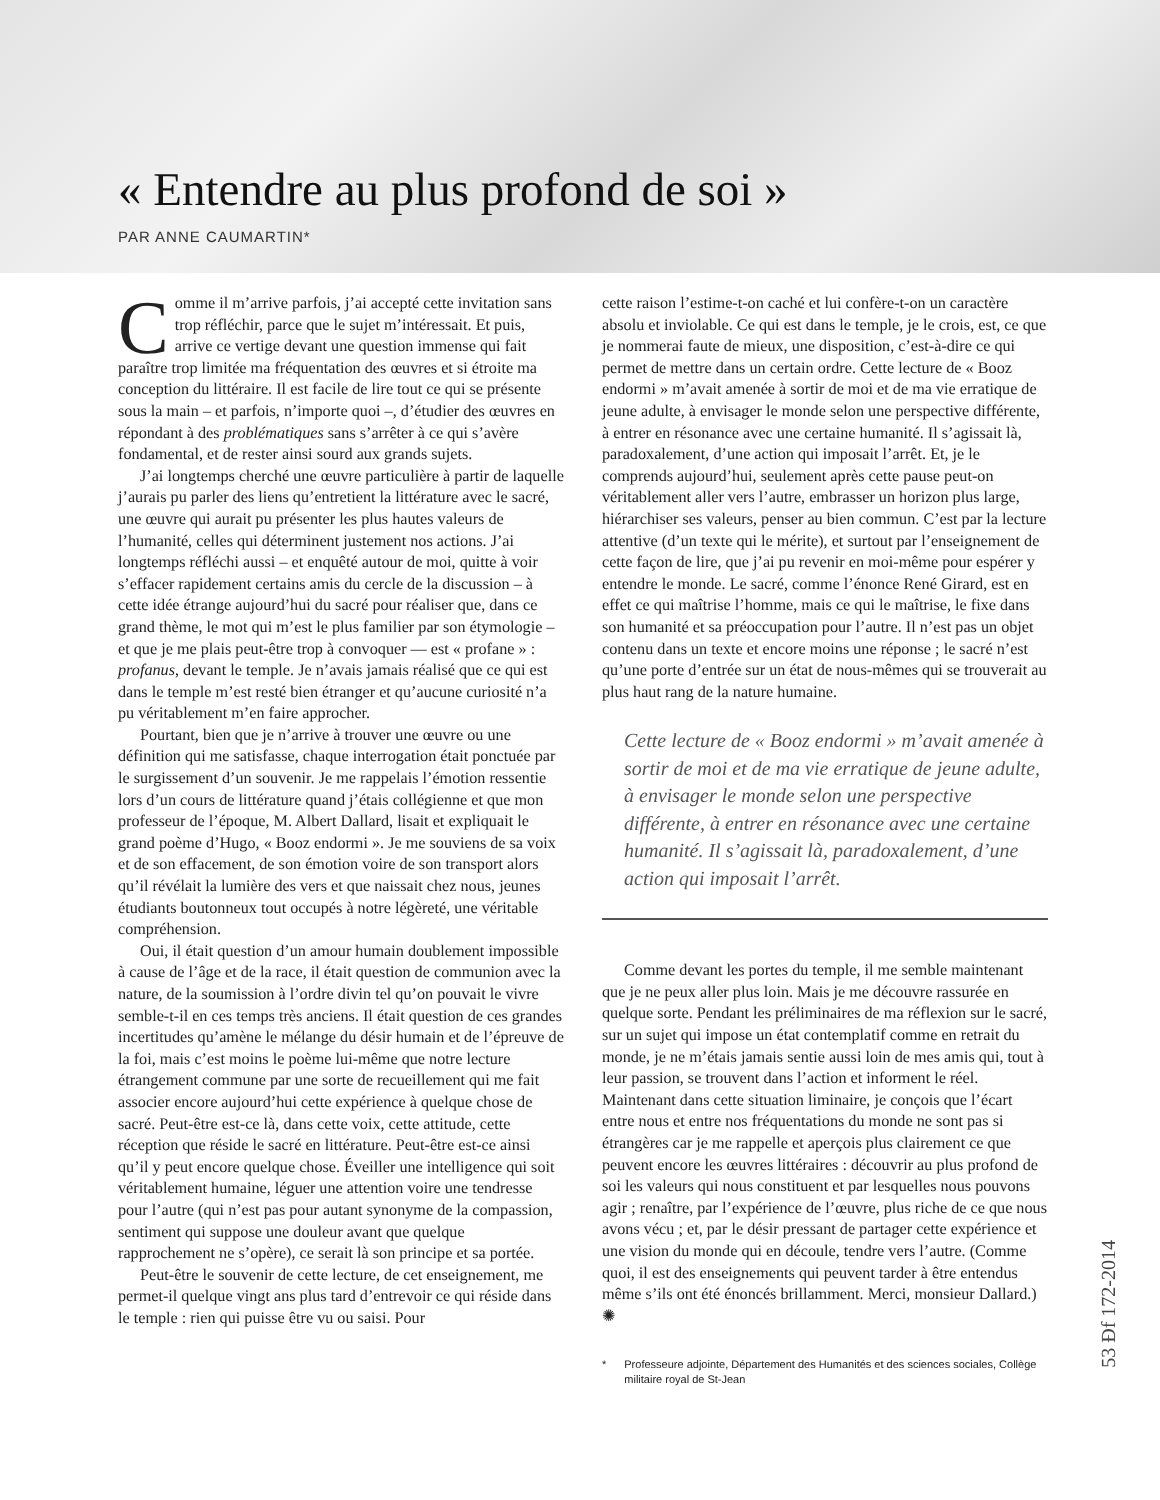« Entendre au plus profond de soi »
PAR ANNE CAUMARTIN*
Comme il m’arrive parfois, j’ai accepté cette invitation sans trop réfléchir, parce que le sujet m’intéressait. Et puis, arrive ce vertige devant une question immense qui fait paraître trop limitée ma fréquentation des œuvres et si étroite ma conception du littéraire. Il est facile de lire tout ce qui se présente sous la main – et parfois, n’importe quoi –, d’étudier des œuvres en répondant à des problématiques sans s’arrêter à ce qui s’avère fondamental, et de rester ainsi sourd aux grands sujets.
J’ai longtemps cherché une œuvre particulière à partir de laquelle j’aurais pu parler des liens qu’entretient la littérature avec le sacré, une œuvre qui aurait pu présenter les plus hautes valeurs de l’humanité, celles qui déterminent justement nos actions. J’ai longtemps réfléchi aussi – et enquêté autour de moi, quitte à voir s’effacer rapidement certains amis du cercle de la discussion – à cette idée étrange aujourd’hui du sacré pour réaliser que, dans ce grand thème, le mot qui m’est le plus familier par son étymologie –et que je me plais peut-être trop à convoquer — est « profane » : profanus, devant le temple. Je n’avais jamais réalisé que ce qui est dans le temple m’est resté bien étranger et qu’aucune curiosité n’a pu véritablement m’en faire approcher.
Pourtant, bien que je n’arrive à trouver une œuvre ou une définition qui me satisfasse, chaque interrogation était ponctuée par le surgissement d’un souvenir. Je me rappelais l’émotion ressentie lors d’un cours de littérature quand j’étais collégienne et que mon professeur de l’époque, M. Albert Dallard, lisait et expliquait le grand poème d’Hugo, « Booz endormi ». Je me souviens de sa voix et de son effacement, de son émotion voire de son transport alors qu’il révélait la lumière des vers et que naissait chez nous, jeunes étudiants boutonneux tout occupés à notre légèreté, une véritable compréhension.
Oui, il était question d’un amour humain doublement impossible à cause de l’âge et de la race, il était question de communion avec la nature, de la soumission à l’ordre divin tel qu’on pouvait le vivre semble-t-il en ces temps très anciens. Il était question de ces grandes incertitudes qu’amène le mélange du désir humain et de l’épreuve de la foi, mais c’est moins le poème lui-même que notre lecture étrangement commune par une sorte de recueillement qui me fait associer encore aujourd’hui cette expérience à quelque chose de sacré. Peut-être est-ce là, dans cette voix, cette attitude, cette réception que réside le sacré en littérature. Peut-être est-ce ainsi qu’il y peut encore quelque chose. Éveiller une intelligence qui soit véritablement humaine, léguer une attention voire une tendresse pour l’autre (qui n’est pas pour autant synonyme de la compassion, sentiment qui suppose une douleur avant que quelque rapprochement ne s’opère), ce serait là son principe et sa portée.
Peut-être le souvenir de cette lecture, de cet enseignement, me permet-il quelque vingt ans plus tard d’entrevoir ce qui réside dans le temple : rien qui puisse être vu ou saisi. Pour
cette raison l’estime-t-on caché et lui confère-t-on un caractère absolu et inviolable. Ce qui est dans le temple, je le crois, est, ce que je nommerai faute de mieux, une disposition, c’est-à-dire ce qui permet de mettre dans un certain ordre. Cette lecture de « Booz endormi » m’avait amenée à sortir de moi et de ma vie erratique de jeune adulte, à envisager le monde selon une perspective différente, à entrer en résonance avec une certaine humanité. Il s’agissait là, paradoxalement, d’une action qui imposait l’arrêt. Et, je le comprends aujourd’hui, seulement après cette pause peut-on véritablement aller vers l’autre, embrasser un horizon plus large, hiérarchiser ses valeurs, penser au bien commun. C’est par la lecture attentive (d’un texte qui le mérite), et surtout par l’enseignement de cette façon de lire, que j’ai pu revenir en moi-même pour espérer y entendre le monde. Le sacré, comme l’énonce René Girard, est en effet ce qui maîtrise l’homme, mais ce qui le maîtrise, le fixe dans son humanité et sa préoccupation pour l’autre. Il n’est pas un objet contenu dans un texte et encore moins une réponse ; le sacré n’est qu’une porte d’entrée sur un état de nous-mêmes qui se trouverait au plus haut rang de la nature humaine.
Cette lecture de « Booz endormi » m’avait amenée à sortir de moi et de ma vie erratique de jeune adulte, à envisager le monde selon une perspective différente, à entrer en résonance avec une certaine humanité. Il s’agissait là, paradoxalement, d’une action qui imposait l’arrêt.
Comme devant les portes du temple, il me semble maintenant que je ne peux aller plus loin. Mais je me découvre rassurée en quelque sorte. Pendant les préliminaires de ma réflexion sur le sacré, sur un sujet qui impose un état contemplatif comme en retrait du monde, je ne m’étais jamais sentie aussi loin de mes amis qui, tout à leur passion, se trouvent dans l’action et informent le réel. Maintenant dans cette situation liminaire, je conçois que l’écart entre nous et entre nos fréquentations du monde ne sont pas si étrangères car je me rappelle et aperçois plus clairement ce que peuvent encore les œuvres littéraires : découvrir au plus profond de soi les valeurs qui nous constituent et par lesquelles nous pouvons agir ; renaître, par l’expérience de l’œuvre, plus riche de ce que nous avons vécu ; et, par le désir pressant de partager cette expérience et une vision du monde qui en découle, tendre vers l’autre. (Comme quoi, il est des enseignements qui peuvent tarder à être entendus même s’ils ont été énoncés brillamment. Merci, monsieur Dallard.) ✺
* Professeure adjointe, Département des Humanités et des sciences sociales, Collège militaire royal de St-Jean
53 Ɖf 172-2014